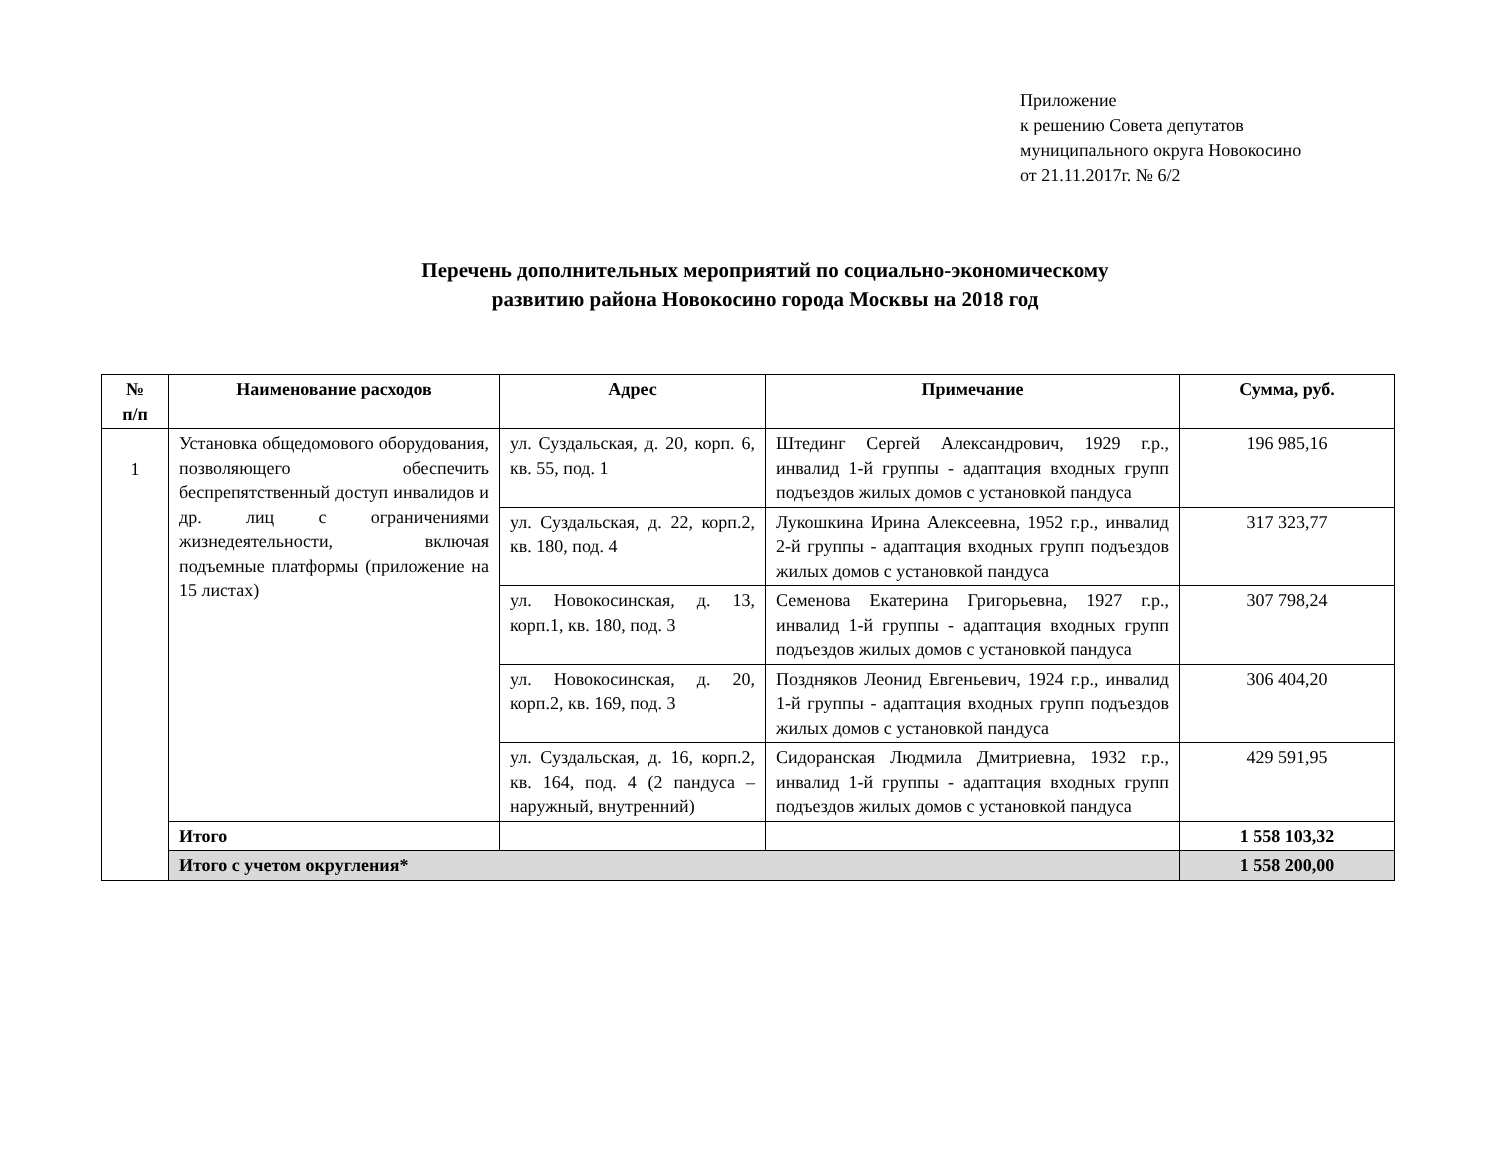Приложение
к решению Совета депутатов
муниципального округа Новокосино
от 21.11.2017г. № 6/2
Перечень дополнительных мероприятий по социально-экономическому
развитию района Новокосино города Москвы на 2018 год
| № п/п | Наименование расходов | Адрес | Примечание | Сумма, руб. |
| --- | --- | --- | --- | --- |
| 1 | Установка общедомового оборудования, позволяющего обеспечить беспрепятственный доступ инвалидов и др. лиц с ограничениями жизнедеятельности, включая подъемные платформы (приложение на 15 листах) | ул. Суздальская, д. 20, корп. 6, кв. 55, под. 1 | Штединг Сергей Александрович, 1929 г.р., инвалид 1-й группы - адаптация входных групп подъездов жилых домов с установкой пандуса | 196 985,16 |
| | | ул. Суздальская, д. 22, корп.2, кв. 180, под. 4 | Лукошкина Ирина Алексеевна, 1952 г.р., инвалид 2-й группы - адаптация входных групп подъездов жилых домов с установкой пандуса | 317 323,77 |
| | | ул. Новокосинская, д. 13, корп.1, кв. 180, под. 3 | Семенова Екатерина Григорьевна, 1927 г.р., инвалид 1-й группы - адаптация входных групп подъездов жилых домов с установкой пандуса | 307 798,24 |
| | | ул. Новокосинская, д. 20, корп.2, кв. 169, под. 3 | Поздняков Леонид Евгеньевич, 1924 г.р., инвалид 1-й группы - адаптация входных групп подъездов жилых домов с установкой пандуса | 306 404,20 |
| | | ул. Суздальская, д. 16, корп.2, кв. 164, под. 4 (2 пандуса – наружный, внутренний) | Сидоранская Людмила Дмитриевна, 1932 г.р., инвалид 1-й группы - адаптация входных групп подъездов жилых домов с установкой пандуса | 429 591,95 |
| | Итого | | | 1 558 103,32 |
| | Итого с учетом округления* | | | 1 558 200,00 |